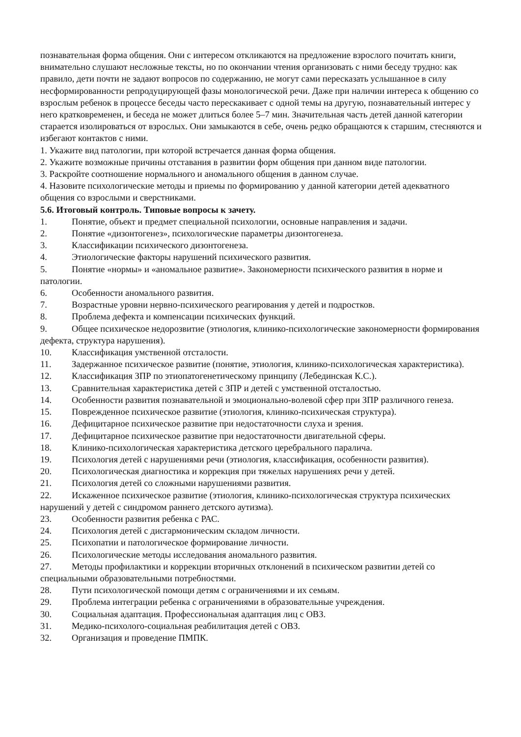познавательная форма общения. Они с интересом откликаются на предложение взрослого почитать книги, внимательно слушают несложные тексты, но по окончании чтения организовать с ними беседу трудно: как правило, дети почти не задают вопросов по содержанию, не могут сами пересказать услышанное в силу несформированности репродуцирующей фазы монологической речи. Даже при наличии интереса к общению со взрослым ребенок в процессе беседы часто перескакивает с одной темы на другую, познавательный интерес у него кратковременен, и беседа не может длиться более 5–7 мин. Значительная часть детей данной категории старается изолироваться от взрослых. Они замыкаются в себе, очень редко обращаются к старшим, стесняются и избегают контактов с ними.
1. Укажите вид патологии, при которой встречается данная форма общения.
2. Укажите возможные причины отставания в развитии форм общения при данном виде патологии.
3. Раскройте соотношение нормального и аномального общения в данном случае.
4. Назовите психологические методы и приемы по формированию у данной категории детей адекватного общения со взрослыми и сверстниками.
5.6. Итоговый контроль. Типовые вопросы к зачету.
1. Понятие, объект и предмет специальной психологии, основные направления и задачи.
2. Понятие «дизонтогенез», психологические параметры дизонтогенеза.
3. Классификации психического дизонтогенеза.
4. Этиологические факторы нарушений психического развития.
5. Понятие «нормы» и «аномальное развитие». Закономерности психического развития в норме и патологии.
6. Особенности аномального развития.
7. Возрастные уровни нервно-психического реагирования у детей и подростков.
8. Проблема дефекта и компенсации психических функций.
9. Общее психическое недорозвитие (этиология, клинико-психологические закономерности формирования дефекта, структура нарушения).
10. Классификация умственной отсталости.
11. Задержанное психическое развитие (понятие, этиология, клинико-психологическая характеристика).
12. Классификация ЗПР по этиопатогенетическому принципу (Лебединская К.С.).
13. Сравнительная характеристика детей с ЗПР и детей с умственной отсталостью.
14. Особенности развития познавательной и эмоционально-волевой сфер при ЗПР различного генеза.
15. Поврежденное психическое развитие (этиология, клинико-психическая структура).
16. Дефицитарное психическое развитие при недостаточности слуха и зрения.
17. Дефицитарное психическое развитие при недостаточности двигательной сферы.
18. Клинико-психологическая характеристика детского церебрального паралича.
19. Психология детей с нарушениями речи (этиология, классификация, особенности развития).
20. Психологическая диагностика и коррекция при тяжелых нарушениях речи у детей.
21. Психология детей со сложными нарушениями развития.
22. Искаженное психическое развитие (этиология, клинико-психологическая структура психических нарушений у детей с синдромом раннего детского аутизма).
23. Особенности развития ребенка с РАС.
24. Психология детей с дисгармоническим складом личности.
25. Психопатии и патологическое формирование личности.
26. Психологические методы исследования аномального развития.
27. Методы профилактики и коррекции вторичных отклонений в психическом развитии детей со специальными образовательными потребностями.
28. Пути психологической помощи детям с ограничениями и их семьям.
29. Проблема интеграции ребенка с ограничениями в образовательные учреждения.
30. Социальная адаптация. Профессиональная адаптация лиц с ОВЗ.
31. Медико-психолого-социальная реабилитация детей с ОВЗ.
32. Организация и проведение ПМПК.